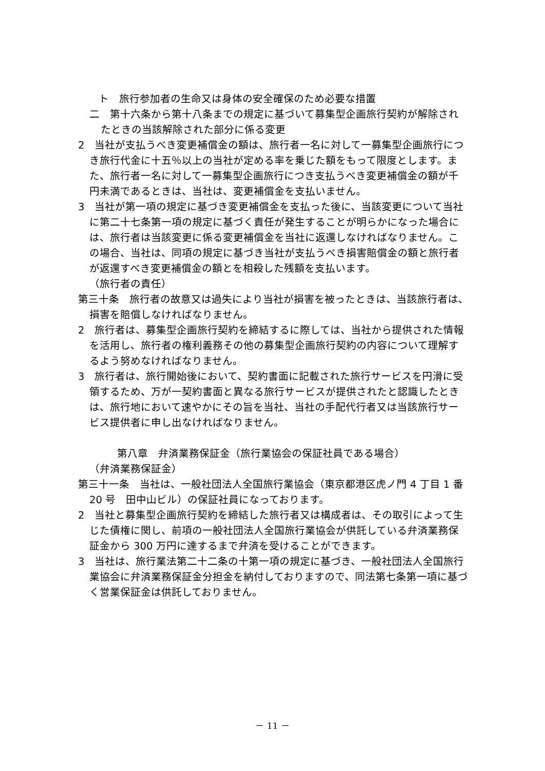ト　旅行参加者の生命又は身体の安全確保のため必要な措置
二　第十六条から第十八条までの規定に基づいて募集型企画旅行契約が解除されたときの当該解除された部分に係る変更
2　当社が支払うべき変更補償金の額は、旅行者一名に対して一募集型企画旅行につき旅行代金に十五％以上の当社が定める率を乗じた額をもって限度とします。また、旅行者一名に対して一募集型企画旅行につき支払うべき変更補償金の額が千円未満であるときは、当社は、変更補償金を支払いません。
3　当社が第一項の規定に基づき変更補償金を支払った後に、当該変更について当社に第二十七条第一項の規定に基づく責任が発生することが明らかになった場合には、旅行者は当該変更に係る変更補償金を当社に返還しなければなりません。この場合、当社は、同項の規定に基づき当社が支払うべき損害賠償金の額と旅行者が返還すべき変更補償金の額とを相殺した残額を支払います。
（旅行者の責任）
第三十条　旅行者の故意又は過失により当社が損害を被ったときは、当該旅行者は、損害を賠償しなければなりません。
2　旅行者は、募集型企画旅行契約を締結するに際しては、当社から提供された情報を活用し、旅行者の権利義務その他の募集型企画旅行契約の内容について理解するよう努めなければなりません。
3　旅行者は、旅行開始後において、契約書面に記載された旅行サービスを円滑に受領するため、万が一契約書面と異なる旅行サービスが提供されたと認識したときは、旅行地において速やかにその旨を当社、当社の手配代行者又は当該旅行サービス提供者に申し出なければなりません。
第八章　弁済業務保証金（旅行業協会の保証社員である場合）
（弁済業務保証金）
第三十一条　当社は、一般社団法人全国旅行業協会（東京都港区虎ノ門 4 丁目 1 番 20 号　田中山ビル）の保証社員になっております。
2　当社と募集型企画旅行契約を締結した旅行者又は構成者は、その取引によって生じた債権に関し、前項の一般社団法人全国旅行業協会が供託している弁済業務保証金から 300 万円に達するまで弁済を受けることができます。
3　当社は、旅行業法第二十二条の十第一項の規定に基づき、一般社団法人全国旅行業協会に弁済業務保証金分担金を納付しておりますので、同法第七条第一項に基づく営業保証金は供託しておりません。
－ 11 －